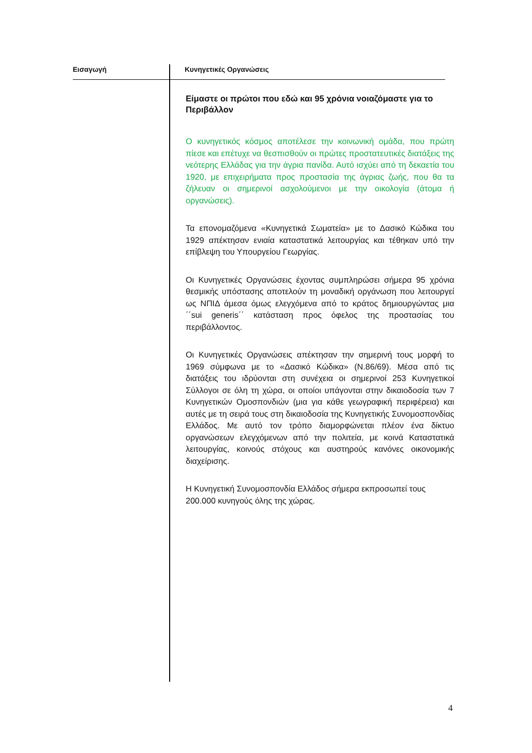Εισαγωγή Κυνηγετικές Οργανώσεις
Είμαστε οι πρώτοι που εδώ και 95 χρόνια νοιαζόμαστε για το Περιβάλλον
Ο κυνηγετικός κόσμος αποτέλεσε την κοινωνική ομάδα, που πρώτη πίεσε και επέτυχε να θεσπισθούν οι πρώτες προστατευτικές διατάξεις της νεότερης Ελλάδας για την άγρια πανίδα. Αυτό ισχύει από τη δεκαετία του 1920, με επιχειρήματα προς προστασία της άγριας ζωής, που θα τα ζήλευαν οι σημερινοί ασχολούμενοι με την οικολογία (άτομα ή οργανώσεις).
Τα επονομαζόμενα «Κυνηγετικά Σωματεία» με το Δασικό Κώδικα του 1929 απέκτησαν ενιαία καταστατικά λειτουργίας και τέθηκαν υπό την επίβλεψη του Υπουργείου Γεωργίας.
Οι Κυνηγετικές Οργανώσεις έχοντας συμπληρώσει σήμερα 95 χρόνια θεσμικής υπόστασης αποτελούν τη μοναδική οργάνωση που λειτουργεί ως ΝΠΙΔ άμεσα όμως ελεγχόμενα από το κράτος δημιουργώντας μια ΄΄sui generis΄΄ κατάσταση προς όφελος της προστασίας του περιβάλλοντος.
Οι Κυνηγετικές Οργανώσεις απέκτησαν την σημερινή τους μορφή το 1969 σύμφωνα με το «Δασικό Κώδικα» (Ν.86/69). Μέσα από τις διατάξεις του ιδρύονται στη συνέχεια οι σημερινοί 253 Κυνηγετικοί Σύλλογοι σε όλη τη χώρα, οι οποίοι υπάγονται στην δικαιοδοσία των 7 Κυνηγετικών Ομοσπονδιών (μια για κάθε γεωγραφική περιφέρεια) και αυτές με τη σειρά τους στη δικαιοδοσία της Κυνηγετικής Συνομοσπονδίας Ελλάδος. Με αυτό τον τρόπο διαμορφώνεται πλέον ένα δίκτυο οργανώσεων ελεγχόμενων από την πολιτεία, με κοινά Καταστατικά λειτουργίας, κοινούς στόχους και αυστηρούς κανόνες οικονομικής διαχείρισης.
Η Κυνηγετική Συνομοσπονδία Ελλάδος σήμερα εκπροσωπεί τους 200.000 κυνηγούς όλης της χώρας.
4